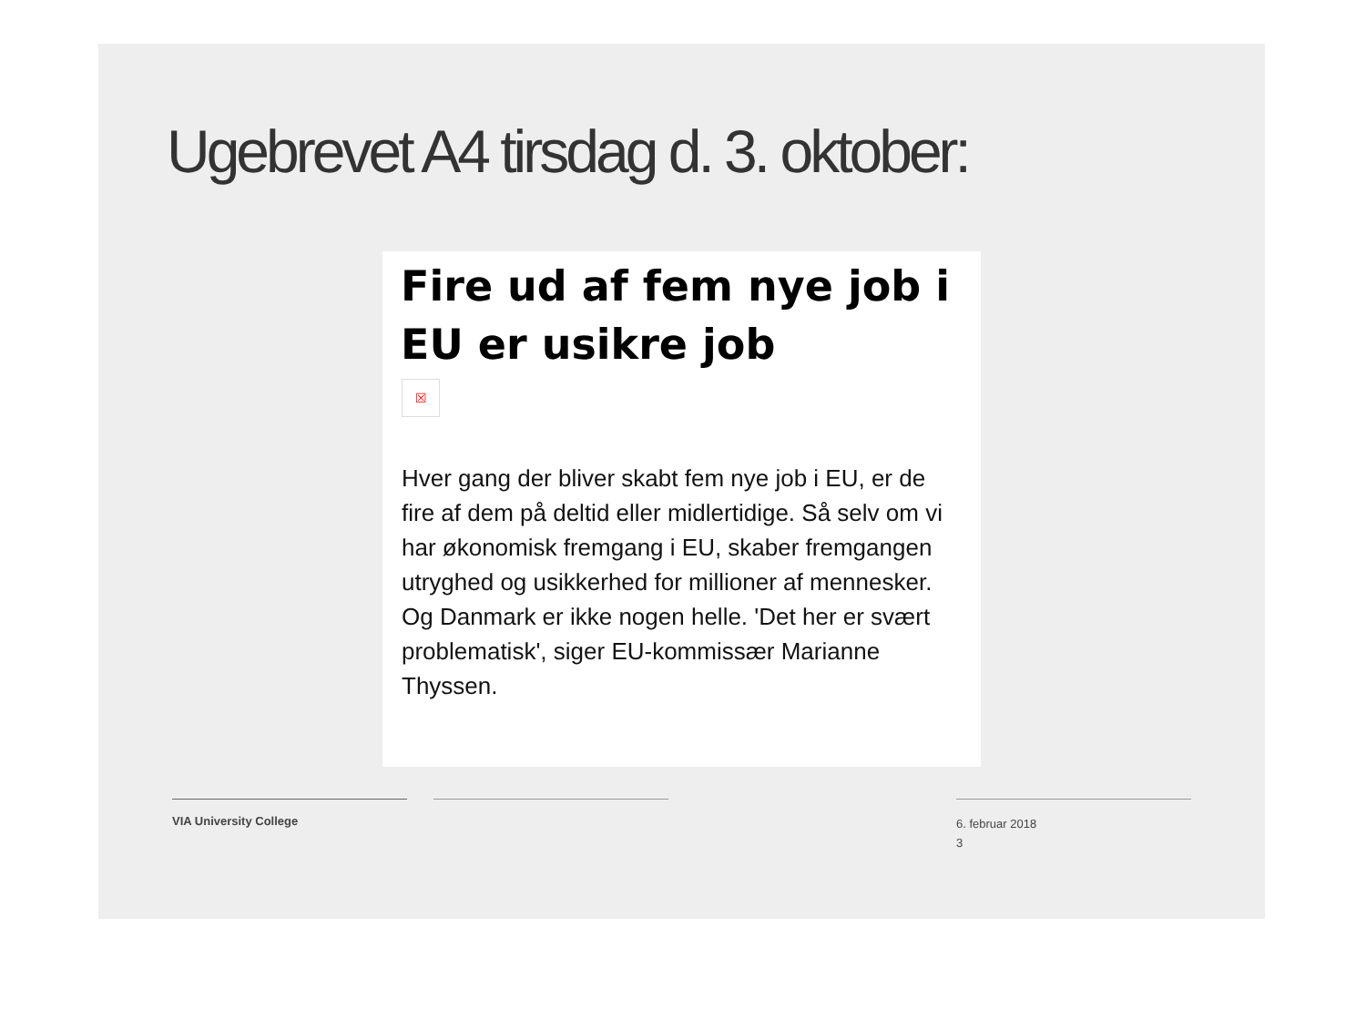Ugebrevet A4 tirsdag d. 3. oktober:
Fire ud af fem nye job i EU er usikre job
☒
Hver gang der bliver skabt fem nye job i EU, er de fire af dem på deltid eller midlertidige. Så selv om vi har økonomisk fremgang i EU, skaber fremgangen utryghed og usikkerhed for millioner af mennesker. Og Danmark er ikke nogen helle. 'Det her er svært problematisk', siger EU-kommissær Marianne Thyssen.
VIA University College
6. februar 2018
3